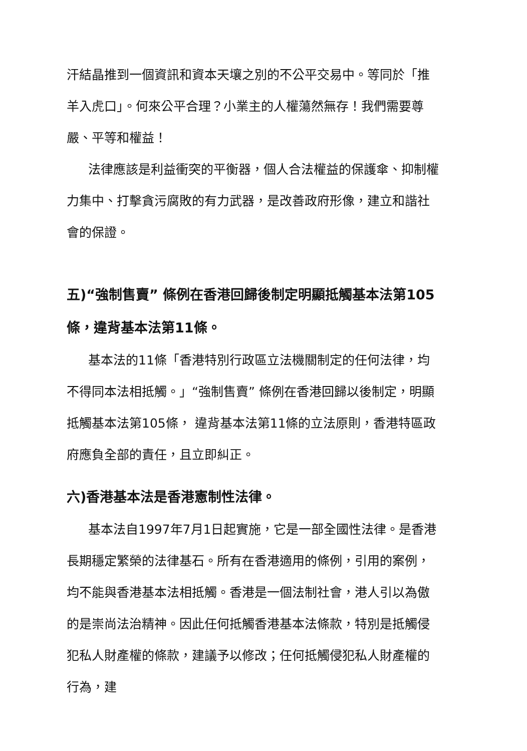汗結晶推到一個資訊和資本天壤之別的不公平交易中。等同於「推羊入虎口」。何來公平合理？小業主的人權蕩然無存！我們需要尊嚴、平等和權益！
法律應該是利益衝突的平衡器，個人合法權益的保護傘、抑制權力集中、打擊貪污腐敗的有力武器，是改善政府形像，建立和諧社會的保證。
五)“強制售賣” 條例在香港回歸後制定明顯抵觸基本法第105條，違背基本法第11條。
基本法的11條「香港特別行政區立法機關制定的任何法律，均不得同本法相抵觸。」“強制售賣” 條例在香港回歸以後制定，明顯抵觸基本法第105條， 違背基本法第11條的立法原則，香港特區政府應負全部的責任，且立即糾正。
六)香港基本法是香港憲制性法律。
基本法自1997年7月1日起實施，它是一部全國性法律。是香港長期穩定繁榮的法律基石。所有在香港適用的條例，引用的案例，均不能與香港基本法相抵觸。香港是一個法制社會，港人引以為傲的是崇尚法治精神。因此任何抵觸香港基本法條款，特別是抵觸侵犯私人財產權的條款，建議予以修改；任何抵觸侵犯私人財產權的行為，建